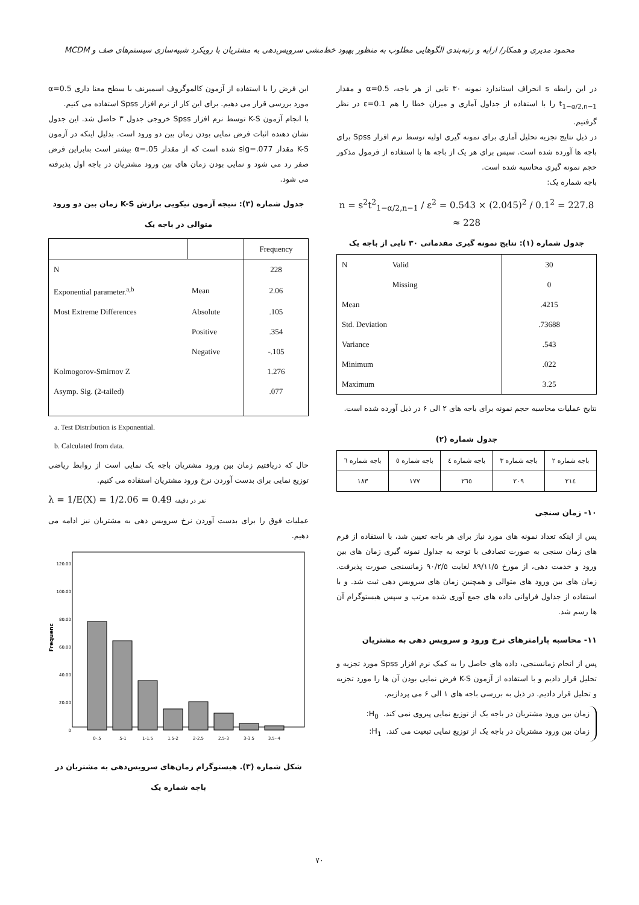محمود مدیری و همکار/ ارایه و رتبه‌بندی الگوهایی مطلوب به منظور بهبود خط‌مشی سرویس‌دهی به مشتریان با رویکرد شبیه‌سازی سیستم‌های صف و MCDM
در این رابطه s انحراف استاندارد نمونه ۳۰ تایی از هر باجه، α=0.5 و مقدار t<sub>1−α/2,n−1</sub> را با استفاده از جداول آماری و میزان خطا را هم ε=0.1 در نظر گرفتیم.
در ذیل نتایج تجزیه تحلیل آماری برای نمونه گیری اولیه توسط نرم افزار Spss برای باجه ها آورده شده است. سپس برای هر یک از باجه ها با استفاده از فرمول مذکور حجم نمونه گیری محاسبه شده است.
باجه شماره یک:
n = s<sup>2</sup>t<sup>2</sup><sub>1−α/2,n−1</sub> / ε<sup>2</sup> = 0.543 × (2.045)<sup>2</sup> / 0.1<sup>2</sup> = 227.8 ≈ 228
جدول شماره (۱): نتایج نمونه گیری مقدماتی ۳۰ تایی از باجه یک
| N | Valid | 30 |
| | Missing | 0 |
| Mean | | .4215 |
| Std. Deviation | | .73688 |
| Variance | | .543 |
| Minimum | | .022 |
| Maximum | | 3.25 |
نتایج عملیات محاسبه حجم نمونه برای باجه های ۲ الی ۶ در ذیل آورده شده است.
جدول شماره (۲)
| باجه شماره ۲ | باجه شماره ۳ | باجه شماره ٤ | باجه شماره ٥ | باجه شماره ٦ |
| ٢١٤ | ٢٠٩ | ٢٦٥ | ١٧٧ | ١٨٣ |
۱۰- زمان سنجی
پس از اینکه تعداد نمونه های مورد نیاز برای هر باجه تعیین شد، با استفاده از فرم های زمان سنجی به صورت تصادفی با توجه به جداول نمونه گیری زمان های بین ورود و خدمت دهی، از مورخ ۸۹/۱۱/۵ لغایت ۹۰/۲/۵ زمانسنجی صورت پذیرفت. زمان های بین ورود های متوالی و همچنین زمان های سرویس دهی ثبت شد. و با استفاده از جداول فراوانی داده های جمع آوری شده مرتب و سپس هیستوگرام آن ها رسم شد.
۱۱- محاسبه پارامترهای نرخ ورود و سرویس دهی به مشتریان
پس از انجام زمانسنجی، داده های حاصل را به کمک نرم افزار Spss مورد تجزیه و تحلیل قرار دادیم و با استفاده از آزمون K-S فرض نمایی بودن آن ها را مورد تجزیه و تحلیل قرار دادیم. در ذیل به بررسی باجه های ۱ الی ۶ می پردازیم.
زمان بین ورود مشتریان در باجه یک از توزیع نمایی پیروی نمی کند. H<sub>0</sub>:
زمان بین ورود مشتریان در باجه یک از توزیع نمایی تبعیت می کند. H<sub>1</sub>:
این فرض را با استفاده از آزمون کالموگروف اسمیرنف با سطح معنا داری α=0.5 مورد بررسی قرار می دهیم. برای این کار از نرم افزار Spss استفاده می کنیم.
با انجام آزمون K-S توسط نرم افزار Spss خروجی جدول ۳ حاصل شد. این جدول نشان دهنده اثبات فرض نمایی بودن زمان بین دو ورود است. بدلیل اینکه در آزمون K-S مقدار sig=.077 شده است که از مقدار α=.05 بیشتر است بنابراین فرض صفر رد می شود و نمایی بودن زمان های بین ورود مشتریان در باجه اول پذیرفته می شود.
جدول شماره (۳): نتیجه آزمون نیکویی برازش K-S زمان بین دو ورود متوالی در باجه یک
| | | Frequency |
| --- | --- | --- |
| N | | 228 |
| Exponential parameter.<sup>a,b</sup> | Mean | 2.06 |
| Most Extreme Differences | Absolute | .105 |
| | Positive | .354 |
| | Negative | -.105 |
| Kolmogorov-Smirnov Z | | 1.276 |
| Asymp. Sig. (2-tailed) | | .077 |
a. Test Distribution is Exponential.
b. Calculated from data.
حال که دریافتیم زمان بین ورود مشتریان باجه یک نمایی است از روابط ریاضی توزیع نمایی برای بدست آوردن نرخ ورود مشتریان استفاده می کنیم.
λ = 1/E(X) = 1/2.06 = 0.49 نفر در دقیقه
عملیات فوق را برای بدست آوردن نرخ سرویس دهی به مشتریان نیز ادامه می دهیم.
Frequenc
20.00
40.00
60.00
80.00
100.00
120.00
0
0-.5
.5-1
1-1.5
1.5-2
2-2.5
2.5-3
3-3.5
3.5--4
شکل شماره (۳). هیستوگرام زمان‌های سرویس‌دهی به مشتریان در باجه شماره یک
۷۰